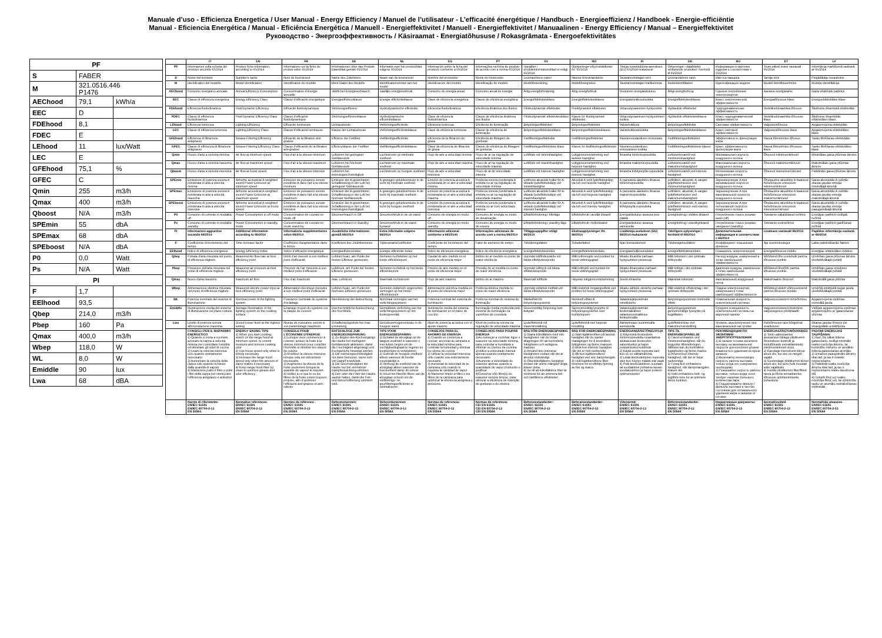Manuale d’uso - Efficienza Energetica / User Manual - Energy Efficiency / Manuel de l’utilisateur - L’efficacité énergétique / Handbuch - Energieeffizienz / Handboek - Energie-efficiëntie
Manual - Eficiencia Energética / Manual - Eficiência Energética / Manuell - Energieffektivitet / Manuell - Energieffektivitet / Manuaalinen - Energy Efficiency / Manual – Energieffektivitet
Руководство - Энергоэффективность / Käsiraamat - Energiatõhususe / Rokasgrāmata - Energoefektivitātes
| PF | | |
| --- | --- | --- |
| S | FABER | |
| M | 321.0516.446 P1476 | |
| AEChood | 79,1 | kWh/a |
| EEC | D | |
| FDEhood | 8,1 | |
| FDEC | E | |
| LEhood | 11 | lux/Watt |
| LEC | E | |
| GFEhood | 75,1 | % |
| GFEC | C | |
| Qmin | 255 | m3/h |
| Qmax | 400 | m3/h |
| Qboost | N/A | m3/h |
| SPEmin | 55 | dbA |
| SPEmax | 68 | dbA |
| SPEboost | N/A | dbA |
| P0 | 0,0 | Watt |
| Ps | N/A | Watt |
| PI | | |
| F | 1,7 | |
| EElhood | 93,5 | |
| Qbep | 214,0 | m3/h |
| Pbep | 160 | Pa |
| Qmax | 400,0 | m3/h |
| Wbep | 118,0 | W |
| WL | 8,0 | W |
| Emiddle | 90 | lux |
| Lwa | 68 | dBA |
| | IT | EN | FR | DE | NL | ES | PT | SV | NO | FI | DK | RU | ET | LV |
| --- | --- | --- | --- | --- | --- | --- | --- | --- | --- | --- | --- | --- | --- | --- |
| PF | Informazioni sulla scheda del prodotto secondo 65/2014 | Product fiche information, according to 65/2014 | Informations sur la fiche du produit selon 65/2014 | Informationen über das Produkt-Datenblatt gemäß 65/2014 | Informatie over het productblad volgens 65/2014 | Información sobre la ficha del producto conforme a 65/2014 | Informações na ficha do produto de acordo com a norma 65/2014 | Uppgifter i produktinformationsblad et enligt 65/2014 | Opplysninger på produktkortet iht. 65/2014 | Tietoja tuotetiedoista asetuksen (EU) 65/2014 mukaisesti | Oplysninger i databladet vedrørende produktet i henhold til 65/2014 | Информация в карточке изделия в соответствии с 65/2014 | Toote etiketi teave vastavalt 65/2014 | Informācija marķējumā saskaņā ar 65/2014 |
| S | Nome del fornitore | Supplier's name | Nom du fournisseur | Name des Zulieferers | Naam van de leverancier | Nombre del proveedor | Nome do fornecedor | Leverantörens namn | Navnet til leverandøren | Tavarantoimittajan nimi | Leverandørens navn | Имя поставщика | Tarnija nimi | Piegādātāja nosaukums |
| M | Identificativo del modello | Model identification | Identification du modèle | Ident-Daten des Modells | Identificatienummer van het model | Identificación del modelo | Identificação do modelo | Modellbeteckning | Modellbetegnelse | Tavarantoimittajan mallitunniste | Modelidentifikation | Идентификация модели | Mudeli identifitseerimine | Modeļa identifikācija |
| AEChood | Consumo energetico annuale | Annual Efficiency Consumption | Consommation d'énergie annuelle | Jährlicher Energieverbrauch | Jaarlijks energieverbruik | Consumo de energía anual | Consumo anual de energia | Årlig energiförbrukning | Årlig energiforbruk | Vuotuinen energiankulutus | Årligt energiforbrug | Годовое потребление электроэнергии | Aastane energiatarve | Gada efektīvais patēriņš |
| EEC | Classe di efficienza energetica | Energy Efficiency Class | Classe d'efficacité énergétique | Energieeffizienzklasse | Energie-efficiëntieklasse | Clase de eficiencia energética | Classe de eficiência energética | Energieffektivitetsklass | Energieffektivitetsklasse | Energiatehokkuusluokka | Energieffektivitetsklasse | Класс энергетической эффективности | Energiatõhususe klass | Energoefektivitātes klase |
| FDEhood | Efficienza fluidodinamica | Fluid Dynamic Efficiency | Efficacité fluidodynamique | Strömungseffizienz | Hydrodynamische efficiëntie | Eficiencia fluidodinámica | Eficiência dinâmica dos fluidos | Flödesdynamisk effektivitet | Fluiddynamisk effektivitet | Virtausdynaaminen hyötysuhde | Hydraulisk effektivitet | Гидродинамическая эффективность | Vedelikudünaamika tõhusus | Šķidruma dinamiskā efektivitāte |
| FDEC | Classe di efficienza fluidodinamica | Fluid Dynamic Efficiency Class | Classe d'efficacité fluidodynamique | Strömungseffizienzklasse | Hydrodynamische efficiëntieklasse | Clase de eficiencia fluidodinámica | Classe de eficiência dinâmica dos fluidos | Flödesdynamisk effektivitetsklass | Klasse for fluiddynamisk effektivitet | Virtausdynaamisen hyötysuhteen luokka | Hydraulisk effektivitetsklasse | Класс гидродинамической эффективности | Vedelikudünaamika tõhususe klass | Šķidruma dinamiskās efektivitātes klase |
| LEhood | Efficienza luminosa | Lighting Efficiency | Efficacité lumineuse | Lichtausbeute | Verlichtingsefficiëntie | Eficiencia luminosa | Eficiência de iluminação | Belysningseffektivitet | Belysningseffektivitet | Valotehokkuus | Belysningseffektivitet | Световая эффективность | Valgustustõhusus | Apgaismojuma efektivitāte |
| LEC | Classe di efficienza luminosa | Lighting Efficiency Class | Classe d'efficacité lumineuse | Klasse der Lichtausbeute | Verlichtingsefficiëntieklasse | Clase de eficiencia luminosa | Classe de eficiência de iluminação | Belysningseffektivitetsklass | Belysningseffektivitetsklasse | Valotehokkuusluokka | Belysningseffektivitetsklasse | Класс световой эффективности | Valgustustõhususe klass | Apgaismojuma efektivitātes klase |
| GFEhood | Efficienza di filtrazione antigrasso | Grease Filtering Efficiency | Efficacité de la filtration anti-graisse | Effizienz der Fettfilter | Vetfilteringsefficiëntie | Eficiencia de la filtración de grasa | Eficiência de filtragem de gorduras | Fettfiltreringseffektivitet | Fettfiltreringseffektivitet | Rasvansuodatuksen erotusaste | Fedtfiltreringseffektivitet | Эффективность фильтрации жира | Rasva filtreerimise tõhusus | Tauku filtrēšanas efektivitāte |
| GFEC | Classe di efficienza di filtrazione antigrasso | Grease Filtering Efficiency Class | Classe d'efficacité de la filtration anti-graisse | Effizienzklasse der Fettfilter | Vetfilteringsefficiëntieklasse | Clase de eficiencia de filtración de grasa | Classe de eficiência de filtragem de gorduras | Fettfiltreringseffektivitets klass | Klasse for fettfiltreringseffektivitet | Rasvansuodatuksen erotusasteen luokka | Fedtfiltreringseffektivitets klasse | Класс эффективности фильтрации жира | Rasva filtreerimise tõhususe klass | Tauku filtrēšanas efektivitātes klase |
| Qmin | Flusso d'aria a velocità minima | Air flow at minimum speed | Flux d'air à la vitesse minimum | Luftstrom bei geringster Gebläsestufe | Luchtstroom op minimale snelheid | Flujo de aire a velocidad mínima | Fluxo de ar na regulação de velocidade mínima | Luftflöde vid minimihastighet | Luftgjennomstrømming ved laveste hastighet | Ilmavirta miniminopeudella | Luftstrømsværdi ved minimumshastighed | Минимальная скорость воздушного потока | Õhuvool miinimumkiirusel | Minimālais gaisa plūsmas ātrums |
| Qmax | Flusso d'aria a velocità massima | Air flow at maximum speed | Flux d'air à la vitesse maximum | Luftstrom bei höchster Gebläsestufe | Luchtstroom op maximale snelheid | Flujo de aire a velocidad máxima | Fluxo de ar na regulação de velocidade máxima | Luftflöde vid maximihastighet | Luftgjennomstrømming ved høyeste hastighet | Ilmavirta maksiminopeudella | Luftstrømsværdi ved maksimumshastighed | Максимальная скорость воздушного потока | Õhuvool maksimumkiirusel | Maksimālais gaisa plūsmas ātrums |
| Qboost | Flusso d'aria a velocità intensiva | Air flow at boost speed | Flux d'air à la vitesse intensive | Luftstrom bei Intensivgeschwindigkeit | Luchtstroom op hoogste snelheid | Flujo de aire a velocidad intensiva | Fluxo de ar de velocidade intensa | Luftflöde vid intensiv hastighet | Luftgjennomstrømming ved intensiv hastighet | Ilmavirta kiihdytetyllä nopeudella | Luftstrømsværdi ved intensiv hastighed | Интенсивная скорость воздушного потока | Õhuvool intensiivsel kiirusel | Palielināts gaisa plūsmas ātrums |
| SPEmin | Emissione di potenza sonora A ponderata in aria a velocità minima | Airborne acoustical A-weighted sound Power Emission at minimum speed | Émission de puissance sonore pondérée A dans l'air à la vitesse minimum | Emission der A-gewichteten Schallleistung in der Luft bei geringster Gebläsestufe | A-gewogen geluidsemissie in de lucht bij minimale snelheid | Emisión de potencia acústica A ponderada en el aire a velocidad mínima | Potência sonora ponderada A emitida no ar na regulação de velocidade mínima | Luftburet akustiskt buller för A-viktade ljudeffektutsläpp vid minimihastighet | Akustisk A-veid lydeffektutslipp via luft ved laveste hastighet | A-painotettu ääniteho ilmassa miniminopeudella | Luftbåren, akustisk, A-vægtet lydeffektemission ved minimumshastighed | Звукоизлучение A при минимальной скорости воздушного потока | Õhukaudne akustiline A-kaalutud helivõimsuse emissioon miinimumkiirusel | Gaisa akustiskās A-svērtās skaņas jaudas emisija minimālajā ātrumā |
| SPEmax | Emissione di potenza sonora A ponderata in aria a velocità massima | Airborne acoustical A-weighted sound Power Emission at maximum speed | Émission de puissance sonore pondérée A dans l'air à la vitesse maximum | Emission der A-gewichteten Schallleistung in der Luft bei höchster Gebläsestufe | A-gewogen geluidsemissie in de lucht bij maximale snelheid | Emisión de potencia acústica A ponderada en el aire a velocidad máxima | Potência sonora ponderada A emitida no ar na regulação de velocidade máxima | Luftburet akustiskt buller för A-viktade ljudeffektutsläpp vid maximihastighet | Akustisk A-veid lydeffektutslipp via luft ved høyeste hastighet | A-painotettu ääniteho ilmassa maksiminopeudella | Luftbåren, akustisk, A-vægtet lydeffektemission ved maksimumshastighed | Звукоизлучение A при максимальной скорости воздушного потока | Õhukaudne akustiline A-kaalutud helivõimsuse emissioon maksimumkiirusel | Gaisa akustiskās A-svērtās skaņas jaudas emisija maksimālajā ātrumā |
| SPEboost | Emissione di potenza sonora A ponderata in aria a velocità intensiva | Airborne acoustical A-weighted sound Power Emission at boost speed | Émission de puissance sonore pondérée A dans l'air à la vitesse intensive | Emission der A-gewichteten Schallleistung in der Luft bei Intensivgeschwindigkeit | A-gewogen geluidsemissie in de lucht bij hoogste snelheid | Emisión de potencia acústica A ponderada en el aire a velocidad intensiva | Potência sonora ponderada A emitida no ar com velocidade intensa | Luftburet akustiskt buller för A-viktade ljudeffektutsläpp vid intensiv hastighet | Akustisk A-veid lydeffektutslipp via luft ved intensiv hastighet | A-painotettu ääniteho ilmassa kiihdytetyllä nopeudella | Luftbåren, akustisk, A-vægtet lydeffektemission ved intensiv hastighed | Звукоизлучение A при интенсивной скорости воздушного потока | Õhukaudne akustiline A-kaalutud helivõimsuse emissioon intensiivsel kiirusel | Gaisa akustiskās A-svērtās skaņas jaudas emisija paaugstinātajā ātrumā |
| P0 | Consumo di corrente in modalità off | Power Consumption in off mode | Consommation de courant en mode off | Stromverbrauch in Off | Stroomverbruik in de uit-stand | Consumo de energía en modo off | Consumo de energia no modo de desativação | Effektförbrukning i frånläge | Effektforbruk i avslått tilstand | Energiankulutus tavassa pois päältä | Energiforbrug i slukket tilstand | Потребление тока в режиме выкл (off) | Toitetarve väljalülitatud režiimis | Enerģijas patēriņš izslēgtā režīmā |
| Ps | Consumo di corrente in modalità standby | Power Consumption in standby mode | Consommation de courant en mode stand-by | Stromverbrauch in Standby | Stroomverbruik in de stand-bystand | Consumo de energía en modo standby | Consumo de energia no modo de espera | Effektförbrukning i standby-läge | Effektforbruk i hviletilstand | Energiankulutus tavassa valmiustila | Energiforbrug i standbytilstand | Потребление тока в режиме ожидания (standby) | Toitetarve ooterežiimis | Enerģijas patēriņš gaidīšanas režīmā |
| PI | Informazioni aggiuntive secondo 66/2014 | Additional information according to 66/2014 | Informations supplémentaires selon 66/2014 | Zusätzliche Informationen gemäß 66/2014 | Extra informatie volgens 66/2014 | Información adicional conforme a 66/20144 | Informações adicionais de acordo com a norma 66/2014 | Tilläggsuppgifter enligt 66/2014 | Ekstraopplysninger iht. 66/2014 | Lisätietoja asetuksen (EU) 66/2014 mukaisesti | Yderligere oplysninger i henhold til 66/2014 | Дополнительная информация в соответствии с 66/2014 | Lisateave vastavalt 66/2014 | Papildus informācija saskaņā ar 66/2014 |
| F | Coefficiente di incremento del tempo | Time increase factor | Coefficient d'augmentation dans le temps | Koeffizient des Zeitinkrements | Tijdstoenamecoëfficiënt | Coeficiente de incremento del tiempo | Fator de aumento de tempo | Tidsökningsfaktor | Tidsøkefaktor | Ajan korotuskerroin | Tidsforøgelsesfaktor | Коэффициент повышения времени | Aja suurendustegur | Laika palielināšanās faktors |
| EElhood | Indice di efficienza energetica | Energy Efficiency Index | Indice d'efficacité énergétique | Energieeffizienzindex | Energie-efficiëntie-index | Índice de eficiencia energética | Índice de eficiência energética | Energieffektivitetsindex | Energieffektivitetsindeks | Energiatehokkuusindeksi | Energieffektivitetsindeks | Показатель энергетической | Energiatõhususe indeks | Enerģijas efektivitātes indekss |
| Qbep | Portata d'aria misurata nel punto di efficienza migliore | Measured Air flow rate at best efficiency point | Débit d'air mesuré à son meilleur point d'efficacité | Luftdurchsatz, am Punkt der besten Effizienz gemessen | Gemeten luchtdebiet op het beste-efficiëntiepunt | Caudal de aire medido en el punto de eficiencia mejor | Débito de ar medido no ponto de maior eficiência | Uppmätt luftflödesvärde vid bästa effektivitetspunkt | Målt luftmengde ved punktet for beste virkningsgrad | Mitattu ilmavirta parhaan hyötysuhteen pisteessä | Målt luftstrøm i det optimale driftspunkt | Расход воздуха, измеренный в точке наибольшей эффективности | Mõõdetud õhu vooluhulk parima tõhususe punktis | Izmērītais gaisa plūsmas ātrums visefektīvākajā punktā |
| Pbep | Pressione dell'aria misurata nel punto di efficienza migliore | Measured air pressure at best efficiency point | Pression de l'air mesurée à son meilleur point d'efficacité | Luftdruck, am Punkt der besten Effizienz gemessen | Gemeten luchtdruk op het beste-efficiëntiepunt | Presión de aire medido en el punto de eficiencia mejor | Pressão de ar medida no ponto de maior eficiência | Uppmätt lufttryck vid bästa effektivitetspunkt | Målt lufttrykk ved punktet for beste virkningsgrad | Mitattu ilmanpaine parhaan hyötysuhteen pisteessä | Målt lufttryk i det optimale driftspunkt | Давление воздуха, измеренное в точке наибольшей эффективности | Mõõdetud õhurõhk parima tõhususe punktis | Izmērītais gaisa spiediens visefektīvākajā punktā |
| Qmax | flusso d'aria massimo | maximum air flow | Flux d'air maximum | max. Luftstrom | Maximale luchtstroom | Flujo de aire máximo | Débito de ar máximo | Maximalt luftflöde | Høyeste luftgjennomstrømming | Suurin ilmavirta | Maksimal luftstrøm | максимальный воздушный поток | Maksimaalne õhuvool | Maksimālā gaisa plūsma |
| Wbep | Alimentazione elettrica misurata nel punto di efficienza migliore | Measured electric power input at best efficiency point | Alimentation électrique mesurée à son meilleur point d'efficacité | Luftdurchsatz, am Punkt der höchsten Effizienz gemessen | Gemeten elektrisch opgenomen vermogen op het beste-efficiëntiepunt | Alimentación eléctrica medida en el punto de eficiencia mejor | Potência elétrica medida no ponto de maior eficiência | Uppmätt elektrisk ineffekt vid bästa effektivitetspunkt | Målt elektrisk inngangseffekt ved punktet for beste virkningsgrad | Mitattu sähkön ottoteho parhaan hyötysuhteen pisteessä | Målt elektrisk effektoptag i det optimale driftspunkt | Подача электроэнергии, измеренная в точке наибольшей эффективности | Mõõdetud elektri võimsussisend parima tõhususe punktis | Izmērītā elektriskā ieejas jauda visefektīvākajā punktā |
| WL | Potenza nominale del sistema di illuminazione | Nominal power of the lighting system | Puissance nominale du système d'éclairage | Nennleistung der Beleuchtung | Nominaal vermogen van het verlichtingssysteem | Potencia nominal del sistema de iluminación | Potência nominal do sistema de iluminação | Märkeffekt för belysningssystemet | Nominell effekt til belysningssystemet | Valaistusjärjestelmän nimellisteho | Belysningssystemets nominelle effekt | Номинальная мощность осветительной системы | Valgustussüsteemi nimivõimsus | Apgaismojuma sistēmas nominālā jauda |
| Emiddle | Illuminazione media del sistema di illuminazione sul piano cottura | Average illumination of the lighting system on the cooking surface | Éclairage moyen du système sur la plaque de cuisson | Durchschnittliche Ausleuchtung des Kochfelds | Gemiddelde verlichting van het verlichtingssysteem op het kookoppervlak | Iluminación media del sistema de iluminación en el plano de cocción | Iluminação média produzida pelo sistema de iluminação na superfície de cozedura | Genomsnittlig belysning över kokytan | Gjennomsnittlig lysstyrke til belysningssystemet over komfyrtoppen | Valaistusjärjestelmän keskimääräinen valaistusvoimakkuus keittopinnalla | Belysningssystemets gennemsnitlige lysstyrke på kogefladen | Средняя освещенность осветительной системы на варочной панели | Valgustussüsteemi keskmine valgustugevus pliidiplaadil | Vidējais apgaismojuma sistēmas apgaismojums uz gatavošanas virsmas |
| Lwa | Livello di potenza sonora all'impostazione massima | Sound power level at the highest setting | Niveau de puissance sonore à son paramétrage maximum | Schallleistungsstufe bei max. Einstellung | Geluidsvermogensniveau in de hoogste stand | Nivel de potencia acústica con el ajuste máximo | Nível de potência sonora na regulação de velocidade máxima | Ljudeffektnivå vid maximiinställning | Lydeffektnivå ved høyeste innstilling | Äänitehotaso suurimmalla asetuksella | Lydeffektniveau ved maksimumsindstilling | Уровень звукоизлучения при максимальной настройке | Helivõimsuse tase kõrgeimal seadistusel | Skaņas jaudas līmenis pie visaugstākā uzstādījuma |
| | CONSIGLI PER IL RISPARMIO ENERGETICO 1) Quando si inizia a cucinare, azionare la cappa a velocità minima per controllare l'umidità ed eliminare gli odori di cucina 2) Usare la velocità intensiva solo quando strettamente necessario 3) Aumentare la velocità della cappa solo quando richiesto dalla quantità di vapore 4) Mantenere pulito il filtro o puliti i filtri della cappa per ottimizzare l'efficienza antigrasso e antiodori. | ENERGY SAVING TIPS 1) When you start cooking, switch on the range hood at minimum speed, to control moisture and remove cooking odor 2) Use boost speed only when is strictly necessary 3) Increase the range hood speed only when the amount of vapor makes it necessary 4) Keep range hood filter (s) clean to optimize grease and odor efficiency . | CONSEILS POUR L'ÉCONOMIE D'ÉNERGIE 1) Lorsque vous commencez à cuisiner, activez la hotte à la vitesse minimum pour contrôler l'humidité et éliminer les odeurs de cuisine. 2) N'utilisez la vitesse intensive lorsque cela est strictement nécessaire. 3) Augmentez la vitesse de la hotte seulement lorsque la quantité de vapeur le requiert. 4) Veillez à ce que le ou les filtres de la hotte soient toujours propres, afin d'optimiser l'efficacité anti-graisse et anti-odeurs. | RATSCHLÄGE ZUR ENERGIEEINSPARUNG 1) Zu Beginn des Kochvorgangs die Haube bei niedrigster Gebläsestufe aktivieren, damit die Feuchtigkeit abgesaugt und Kochgerüche beseitigt werden 2) Die Intensivgeschwindigkeit nur dann benutzen, wenn sich viel Dampf entwickelt. 3) Die Geschwindigkeit der Haube nur bei vermehrter Dampfentwicklung erhöhen 4) Den oder die Filter der Haube sauber halten, damit die Fett- und Geruchsfilterung optimiert wird. | TIPS VOOR ENERGIEBESPARING 1) Schakel de afzuigkap op de laagste snelheid in wanneer u met koken begint om de vochtigheidsgraad te regelen en kookluchtjes te verwijderen 2) Gebruik de hoogste snelheid alleen wanneer dit beslist noodzakelijk is 3) Verhoog de snelheid van de afzuigkap alleen wanneer de hoeveelheid damp dit vereist 4) Houd het filter/de filters van de afzuigkap schoon om de vetfilterings- en geurfilteringsefficiëntie te optimaliseren. | CONSEJOS PARA EL AHORRO DE ENERGÍA 1) Cuando se comienza a cocinar, accionar la campana a la velocidad mínima para controlar la humedad y eliminar los olores de cocina 2) Utilizar la velocidad intensiva sólo cuando sea estrictamente necesario 3) Aumentar la velocidad de la campana sólo cuando lo requiera la cantidad de vapor 4) Mantener limpio el filtro o los filtros de la campana para optimizar la eficiencia antigrasa y antiolores | CONSELHOS PARA POUPAR ENERGIA 1)Ao começar a cozinhar, ligue o exaustor na velocidade mínima, para controlar a humidade e eliminar os cheiros da cozinha 2)Utilize a velocidade intensa apenas quando estritamente necessário 3)Aumente a velocidade do exaustor apenas quando a quantidade de vapor produzido o justificar 4)Conserve o(s) filtro(s) do exaustor sempre limpos, para otimizar a eficiência de retenção de gorduras e de cheiros | RÅD FÖR ENERGIBESPARING 1) Starta köksfläkten med min. hastigheten när du börjar tillagningen för att kontrollera fuktigheten och avlägsna matoset. 2) Använd den intensiva hastigheten endast när det är absolut nödvändigt. 3) Öka köksfläktens hastighet endast när större mängder ånga kräver detta. 4) Se till att köksfläktens filter är rent/rena för att optimera fett- och luktfiltrens effektivitet. | RÅD FOR ENERGIBESPARING 1) Start kjøkkenviften på laveste hastighet når du starter matlagingen for å kontrollere fuktigheten og fjerne matosen. 2) Bruk kun intensiv hastighet når det er helt nødvendig 3) Øk kun kjøkkenviftens hastighet ved stor dampmengde. 4) Hold kjøkkenviftens filter rent/rene for et effektiv fjerning av fett og matos. | ENERGIANSÄÄSTÖNEUVOJA 1) Käynnistä liesituuletin miniminopeudella ruoanlaittoa aloittaessasi kosteuden valvomiseksi ja hajun poistamiseksi keittiöstä 2) Käytä suurta nopeutta vain kun se on välttämätöntä 3) Lisää liesituulettimen nopeutta vain kun höyryn määrä sitä vaatii 4) Pidä liesituulettimen suodatin tai suodattimet puhtaina rasvan suodatustehon ja hajun poiston optimoimiseksi | TIPS TIL ENERGIBESPARELSE 1) Tænd emhætten ved minimumshastighed, når du begynder tilberedningen. Således kan du kontrollere fugtigheden og fjerne mados. 2) Anvend kun intensiv hastighed, når det er højst nødvendigt. 3) Forøg kun emhættens hastighed, når dampmængden kræver det. 4) Hold emhættens fedt- og lugtfiltre rene for at optimere deres funktion. | РЕКОМЕНДАЦИИ ПО ЭКОНОМИИ ЭНЕРГОПОТРЕБЛЕНИЯ 1) В начале готовки включите вытяжку на минимальной скорости для контроля уровня влажности и удаления из кухни запахов 2) Включайте интенсивную скорость работы вытяжки, только когда это совершенно необходимо 3) Повышайте скорость работы вытяжки, только когда этого требует наличие большого количества пара 4) Поддерживайте фильтр / фильтры вытяжки в чистом состоянии для оптимального удаления жира и запахов от готовки. | ENERGIASÄÄSTUNÕUANDED 1) Toidu valmistamise alustamisel lülitage pliidikumm õhuniiskuse kontrolli ja toidulõhnade eemaldamiseks miinimumkiirusel sisse 2) Kasutage intensiivset kiirust ainult siis, kui see on rangelt vajalik 3) Suurendage pliidikummi kiirust ainult siis, kui auru hulk muudab selle vajalikuks 4) Hoidke pliidikummi filter/filtrid rasva ja lõhna eemaldamise tõhususe optimeerimiseks puhastena. | PADOMI ENERĢIJAS TAUPĪŠANAI 1) Kad Jūs sākat ēdiena gatavošanu, ieslēgt minimālo tvaiku nosūcēja ātrumu, lai kontrolētu mitrumu un aizvāktu ēdiena gatavošanas aromātu. 2) Izmantot paaugstinātu ātrumu tikai tad, ja tas ir noteikti nepieciešams. 3) Palielināt tvaiku nosūcēja ātrumu tikai tad, ja tas ir nepieciešams tvaiku daudzuma dēļ. 4) Uzturēt tīru(-us) tvaiku nosūcēja filtru(-us), lai optimizētu tauku un aromātu neitralizēšanas efektivitāti. |
| | Norme di riferimento: EN/IEC 61591 EN/IEC 60704-2-13 EN 50564 | Normative references: EN/IEC 61591 EN/IEC 60704-2-13 EN 50564 | Normes de référence : EN/IEC 61591 EN/IEC 60704-2-13 EN 50564 | Referenznormen: EN/IEC 61591 EN/IEC 60704-2-13 EN 50564 | Referentienormen EN/IEC 61591 EN/IEC 60704-2-13 EN 50564 | Normas de referencia: EN/IEC 61591 EN/IEC 60704-2-13 EN 50564 | Normas de referência: CEI EN 61591 CEI EN 60704-2-13 CEI EN 50564 | Referensstandarder: EN/IEC 61591 EN/IEC 60704-2-13 EN 50564 | Referansestandarder: EN/IEC 61591 EN/IEC 60704-2-13 EN 50564 | Viitenormit: EN/IEC 61591 EN/IEC 60704-2-13 EN 50564 | Referencestandarder: EN/IEC 61591 EN/IEC 60704-2-13 EN 50564 | Нормативные документы: EN/IEC 61591 EN/IEC 60704-2-13 EN 50564 | Normatiivviited: EN/IEC 61591 EN/IEC 60704-2-13 EN 50564 | Normatīvās atsauces: EN/IEC 61591 EN/IEC 60704-2-13 EN 50564 |